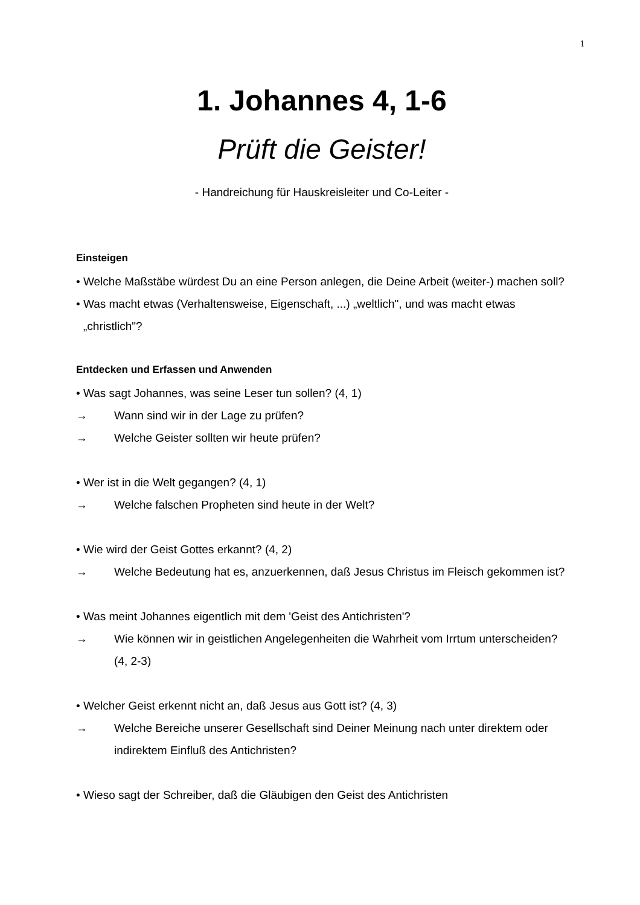1
1. Johannes 4, 1-6
Prüft die Geister!
- Handreichung für Hauskreisleiter und Co-Leiter -
Einsteigen
• Welche Maßstäbe würdest Du an eine Person anlegen, die Deine Arbeit (weiter-) machen soll?
• Was macht etwas (Verhaltensweise, Eigenschaft, ...) „weltlich", und was macht etwas „christlich"?
Entdecken und Erfassen und Anwenden
• Was sagt Johannes, was seine Leser tun sollen? (4, 1)
→ Wann sind wir in der Lage zu prüfen?
→ Welche Geister sollten wir heute prüfen?
• Wer ist in die Welt gegangen? (4, 1)
→ Welche falschen Propheten sind heute in der Welt?
• Wie wird der Geist Gottes erkannt? (4, 2)
→ Welche Bedeutung hat es, anzuerkennen, daß Jesus Christus im Fleisch gekommen ist?
• Was meint Johannes eigentlich mit dem 'Geist des Antichristen'?
→ Wie können wir in geistlichen Angelegenheiten die Wahrheit vom Irrtum unterscheiden? (4, 2-3)
• Welcher Geist erkennt nicht an, daß Jesus aus Gott ist? (4, 3)
→ Welche Bereiche unserer Gesellschaft sind Deiner Meinung nach unter direktem oder indirektem Einfluß des Antichristen?
• Wieso sagt der Schreiber, daß die Gläubigen den Geist des Antichristen